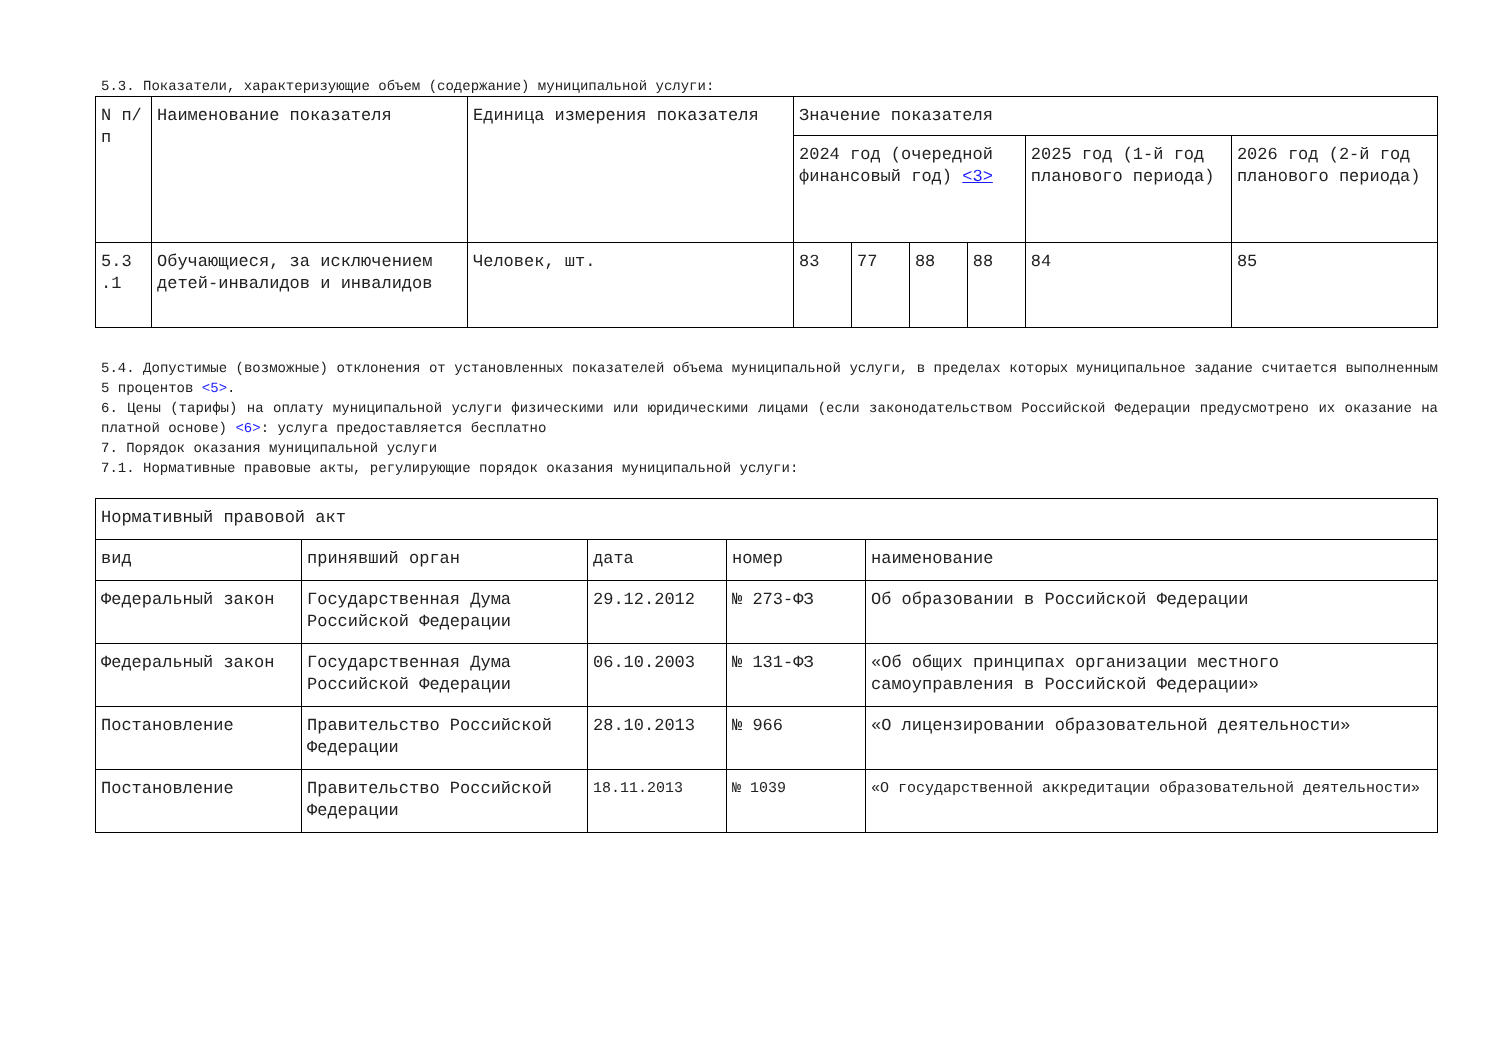5.3. Показатели, характеризующие объем (содержание) муниципальной услуги:
| N п/п | Наименование показателя | Единица измерения показателя | Значение показателя | | | | | |
| --- | --- | --- | --- | --- | --- | --- | --- | --- |
| | | | 2024 год (очередной финансовый год) <3> | | | | 2025 год (1-й год планового периода) | 2026 год (2-й год планового периода) |
| 5.3 .1 | Обучающиеся, за исключением детей-инвалидов и инвалидов | Человек, шт. | 83 | 77 | 88 | 88 | 84 | 85 |
5.4. Допустимые (возможные) отклонения от установленных показателей объема муниципальной услуги, в пределах которых муниципальное задание считается выполненным 5 процентов <5>.
6. Цены (тарифы) на оплату муниципальной услуги физическими или юридическими лицами (если законодательством Российской Федерации предусмотрено их оказание на платной основе) <6>: услуга предоставляется бесплатно
7. Порядок оказания муниципальной услуги
7.1. Нормативные правовые акты, регулирующие порядок оказания муниципальной услуги:
| Нормативный правовой акт | | | | |
| вид | принявший орган | дата | номер | наименование |
| Федеральный закон | Государственная Дума Российской Федерации | 29.12.2012 | № 273-ФЗ | Об образовании в Российской Федерации |
| Федеральный закон | Государственная Дума Российской Федерации | 06.10.2003 | № 131-ФЗ | «Об общих принципах организации местного самоуправления в Российской Федерации» |
| Постановление | Правительство Российской Федерации | 28.10.2013 | № 966 | «О лицензировании образовательной деятельности» |
| Постановление | Правительство Российской Федерации | 18.11.2013 | № 1039 | «О государственной аккредитации образовательной деятельности» |